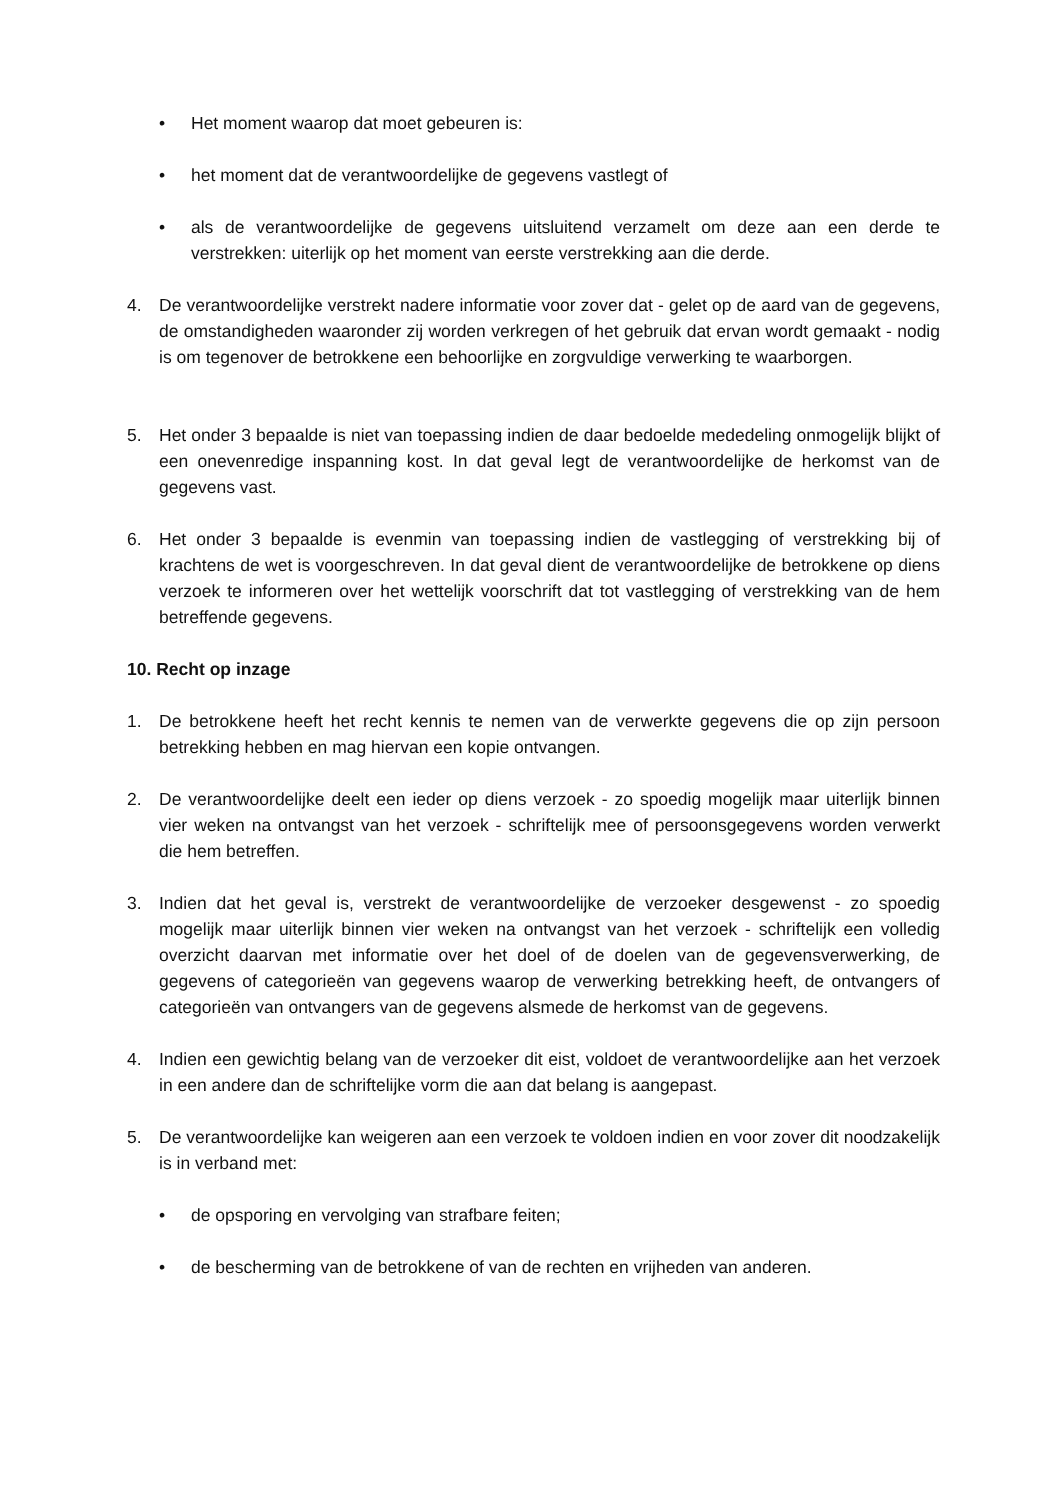• Het moment waarop dat moet gebeuren is:
• het moment dat de verantwoordelijke de gegevens vastlegt of
• als de verantwoordelijke de gegevens uitsluitend verzamelt om deze aan een derde te verstrekken: uiterlijk op het moment van eerste verstrekking aan die derde.
4. De verantwoordelijke verstrekt nadere informatie voor zover dat - gelet op de aard van de gegevens, de omstandigheden waaronder zij worden verkregen of het gebruik dat ervan wordt gemaakt - nodig is om tegenover de betrokkene een behoorlijke en zorgvuldige verwerking te waarborgen.
5. Het onder 3 bepaalde is niet van toepassing indien de daar bedoelde mededeling onmogelijk blijkt of een onevenredige inspanning kost. In dat geval legt de verantwoordelijke de herkomst van de gegevens vast.
6. Het onder 3 bepaalde is evenmin van toepassing indien de vastlegging of verstrekking bij of krachtens de wet is voorgeschreven. In dat geval dient de verantwoordelijke de betrokkene op diens verzoek te informeren over het wettelijk voorschrift dat tot vastlegging of verstrekking van de hem betreffende gegevens.
10. Recht op inzage
1. De betrokkene heeft het recht kennis te nemen van de verwerkte gegevens die op zijn persoon betrekking hebben en mag hiervan een kopie ontvangen.
2. De verantwoordelijke deelt een ieder op diens verzoek - zo spoedig mogelijk maar uiterlijk binnen vier weken na ontvangst van het verzoek - schriftelijk mee of persoonsgegevens worden verwerkt die hem betreffen.
3. Indien dat het geval is, verstrekt de verantwoordelijke de verzoeker desgewenst - zo spoedig mogelijk maar uiterlijk binnen vier weken na ontvangst van het verzoek - schriftelijk een volledig overzicht daarvan met informatie over het doel of de doelen van de gegevensverwerking, de gegevens of categorieën van gegevens waarop de verwerking betrekking heeft, de ontvangers of categorieën van ontvangers van de gegevens alsmede de herkomst van de gegevens.
4. Indien een gewichtig belang van de verzoeker dit eist, voldoet de verantwoordelijke aan het verzoek in een andere dan de schriftelijke vorm die aan dat belang is aangepast.
5. De verantwoordelijke kan weigeren aan een verzoek te voldoen indien en voor zover dit noodzakelijk is in verband met:
• de opsporing en vervolging van strafbare feiten;
• de bescherming van de betrokkene of van de rechten en vrijheden van anderen.